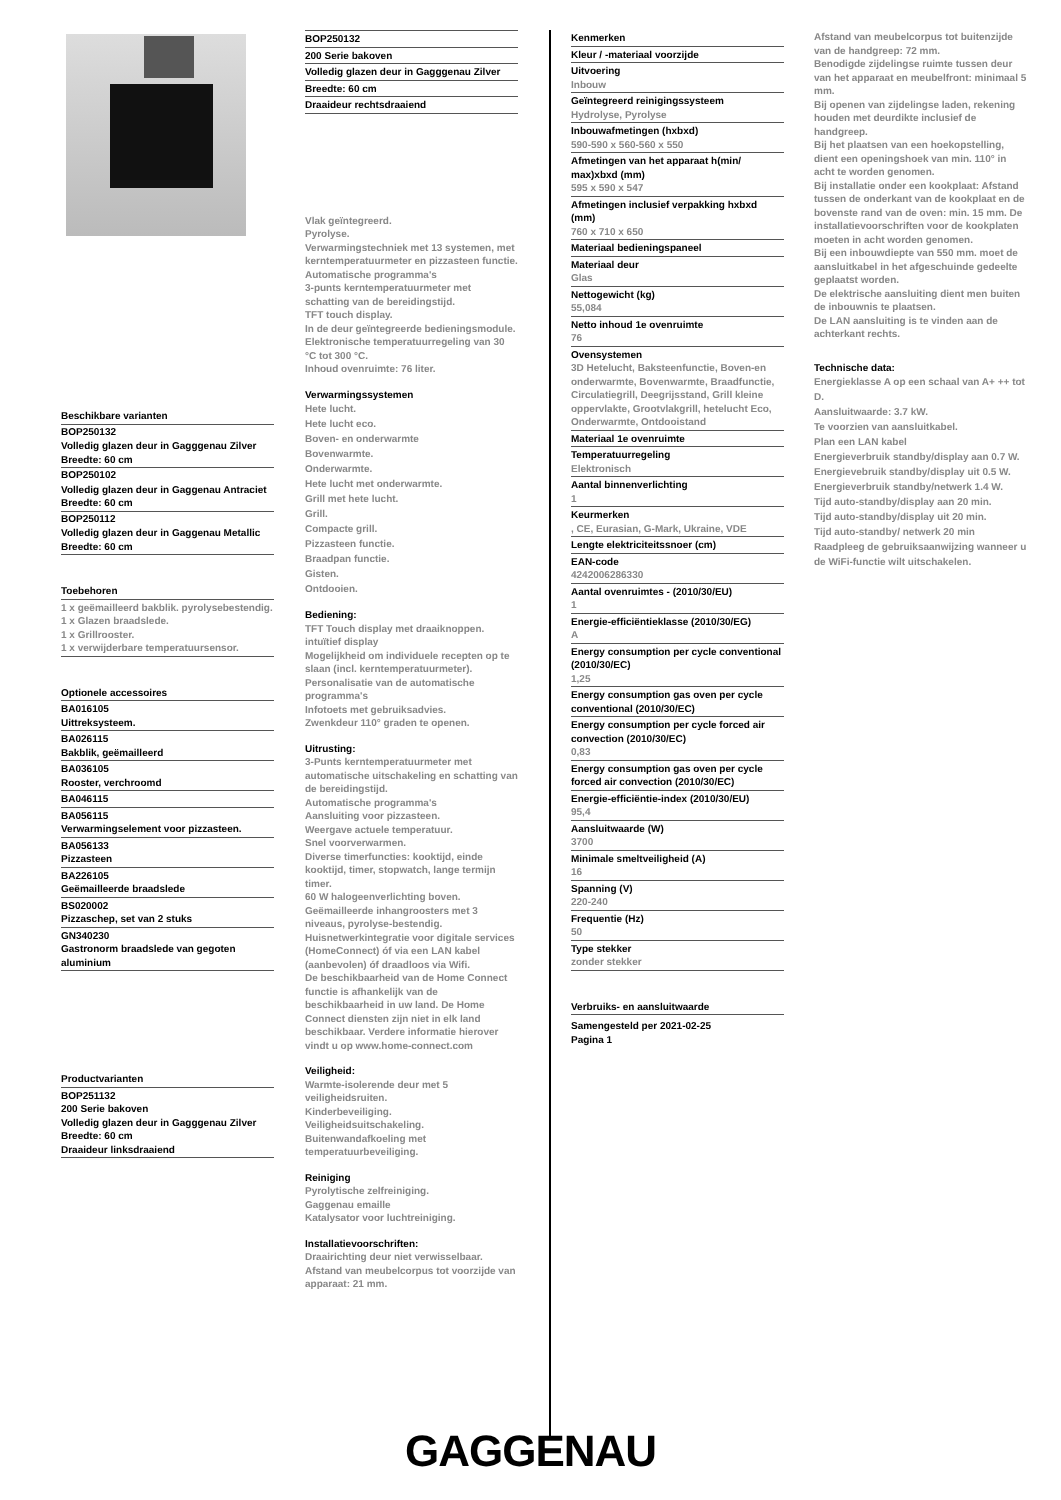Beschikbare varianten
BOP250132
Volledig glazen deur in Gagggenau Zilver
Breedte: 60 cm
BOP250102
Volledig glazen deur in Gaggenau Antraciet
Breedte: 60 cm
BOP250112
Volledig glazen deur in Gaggenau Metallic
Breedte: 60 cm
Toebehoren
1 x geëmailleerd bakblik. pyrolysebestendig.
1 x Glazen braadslede.
1 x Grillrooster.
1 x verwijderbare temperatuursensor.
Optionele accessoires
BA016105
Uittreksysteem.
BA026115
Bakblik, geëmailleerd
BA036105
Rooster, verchroomd
BA046115
BA056115
Verwarmingselement voor pizzasteen.
BA056133
Pizzasteen
BA226105
Geëmailleerde braadslede
BS020002
Pizzaschep, set van 2 stuks
GN340230
Gastronorm braadslede van gegoten aluminium
Productvarianten
BOP251132
200 Serie bakoven
Volledig glazen deur in Gagggenau Zilver
Breedte: 60 cm
Draaideur linksdraaiend
BOP250132
200 Serie bakoven
Volledig glazen deur in Gagggenau Zilver
Breedte: 60 cm
Draaideur rechtsdraaiend
Vlak geïntegreerd.
Pyrolyse.
Verwarmingstechniek met 13 systemen, met kerntemperatuurmeter en pizzasteen functie.
Automatische programma's
3-punts kerntemperatuurmeter met schatting van de bereidingstijd.
TFT touch display.
In de deur geïntegreerde bedieningsmodule.
Elektronische temperatuurregeling van 30 °C tot 300 °C.
Inhoud ovenruimte: 76 liter.
Verwarmingssystemen
Hete lucht.
Hete lucht eco.
Boven- en onderwarmte
Bovenwarmte.
Onderwarmte.
Hete lucht met onderwarmte.
Grill met hete lucht.
Grill.
Compacte grill.
Pizzasteen functie.
Braadpan functie.
Gisten.
Ontdooien.
Bediening:
TFT Touch display met draaiknoppen. intuïtief display
Mogelijkheid om individuele recepten op te slaan (incl. kerntemperatuurmeter).
Personalisatie van de automatische programma's
Infotoets met gebruiksadvies.
Zwenkdeur 110° graden te openen.
Uitrusting:
3-Punts kerntemperatuurmeter met automatische uitschakeling en schatting van de bereidingstijd.
Automatische programma's
Aansluiting voor pizzasteen.
Weergave actuele temperatuur.
Snel voorverwarmen.
Diverse timerfuncties: kooktijd, einde kooktijd, timer, stopwatch, lange termijn timer.
60 W halogeenverlichting boven.
Geëmailleerde inhangroosters met 3 niveaus, pyrolyse-bestendig.
Huisnetwerkintegratie voor digitale services (HomeConnect) óf via een LAN kabel (aanbevolen) óf draadloos via Wifi.
De beschikbaarheid van de Home Connect functie is afhankelijk van de beschikbaarheid in uw land. De Home Connect diensten zijn niet in elk land beschikbaar. Verdere informatie hierover vindt u op www.home-connect.com
Veiligheid:
Warmte-isolerende deur met 5 veiligheidsruiten.
Kinderbeveiliging.
Veiligheidsuitschakeling.
Buitenwandafkoeling met temperatuurbeveiliging.
Reiniging
Pyrolytische zelfreiniging.
Gaggenau emaille
Katalysator voor luchtreiniging.
Installatievoorschriften:
Draairichting deur niet verwisselbaar.
Afstand van meubelcorpus tot voorzijde van apparaat: 21 mm.
Kenmerken
Kleur / -materiaal voorzijde
Uitvoering
Inbouw
Geïntegreerd reinigingssysteem
Hydrolyse, Pyrolyse
Inbouwafmetingen (hxbxd)
590-590 x 560-560 x 550
Afmetingen van het apparaat h(min/ max)xbxd (mm)
595 x 590 x 547
Afmetingen inclusief verpakking hxbxd (mm)
760 x 710 x 650
Materiaal bedieningspaneel
Materiaal deur
Glas
Nettogewicht (kg)
55,084
Netto inhoud 1e ovenruimte
76
Ovensystemen
3D Hetelucht, Baksteenfunctie, Boven-en onderwarmte, Bovenwarmte, Braadfunctie, Circulatiegrill, Deegrijsstand, Grill kleine oppervlakte, Grootvlakgrill, hetelucht Eco, Onderwarmte, Ontdooistand
Materiaal 1e ovenruimte
Temperatuurregeling
Elektronisch
Aantal binnenverlichting
1
Keurmerken
, CE, Eurasian, G-Mark, Ukraine, VDE
Lengte elektriciteitssnoer (cm)
EAN-code
4242006286330
Aantal ovenruimtes - (2010/30/EU)
1
Energie-efficiëntieklasse (2010/30/EG)
A
Energy consumption per cycle conventional (2010/30/EC)
1,25
Energy consumption gas oven per cycle conventional (2010/30/EC)
Energy consumption per cycle forced air convection (2010/30/EC)
0,83
Energy consumption gas oven per cycle forced air convection (2010/30/EC)
Energie-efficiëntie-index (2010/30/EU)
95,4
Aansluitwaarde (W)
3700
Minimale smeltveiligheid (A)
16
Spanning (V)
220-240
Frequentie (Hz)
50
Type stekker
zonder stekker
Verbruiks- en aansluitwaarde
Samengesteld per 2021-02-25
Pagina 1
Afstand van meubelcorpus tot buitenzijde van de handgreep: 72 mm.
Benodigde zijdelingse ruimte tussen deur van het apparaat en meubelfront: minimaal 5 mm.
Bij openen van zijdelingse laden, rekening houden met deurdikte inclusief de handgreep.
Bij het plaatsen van een hoekopstelling, dient een openingshoek van min. 110° in acht te worden genomen.
Bij installatie onder een kookplaat: Afstand tussen de onderkant van de kookplaat en de bovenste rand van de oven: min. 15 mm. De installatievoorschriften voor de kookplaten moeten in acht worden genomen.
Bij een inbouwdiepte van 550 mm. moet de aansluitkabel in het afgeschuinde gedeelte geplaatst worden.
De elektrische aansluiting dient men buiten de inbouwnis te plaatsen.
De LAN aansluiting is te vinden aan de achterkant rechts.
Technische data:
Energieklasse A op een schaal van A+ ++ tot D.
Aansluitwaarde: 3.7 kW.
Te voorzien van aansluitkabel.
Plan een LAN kabel
Energieverbruik standby/display aan 0.7 W.
Energievebruik standby/display uit 0.5 W.
Energieverbruik standby/netwerk 1.4 W.
Tijd auto-standby/display aan 20 min.
Tijd auto-standby/display uit 20 min.
Tijd auto-standby/ netwerk 20 min
Raadpleeg de gebruiksaanwijzing wanneer u de WiFi-functie wilt uitschakelen.
GAGGENAU